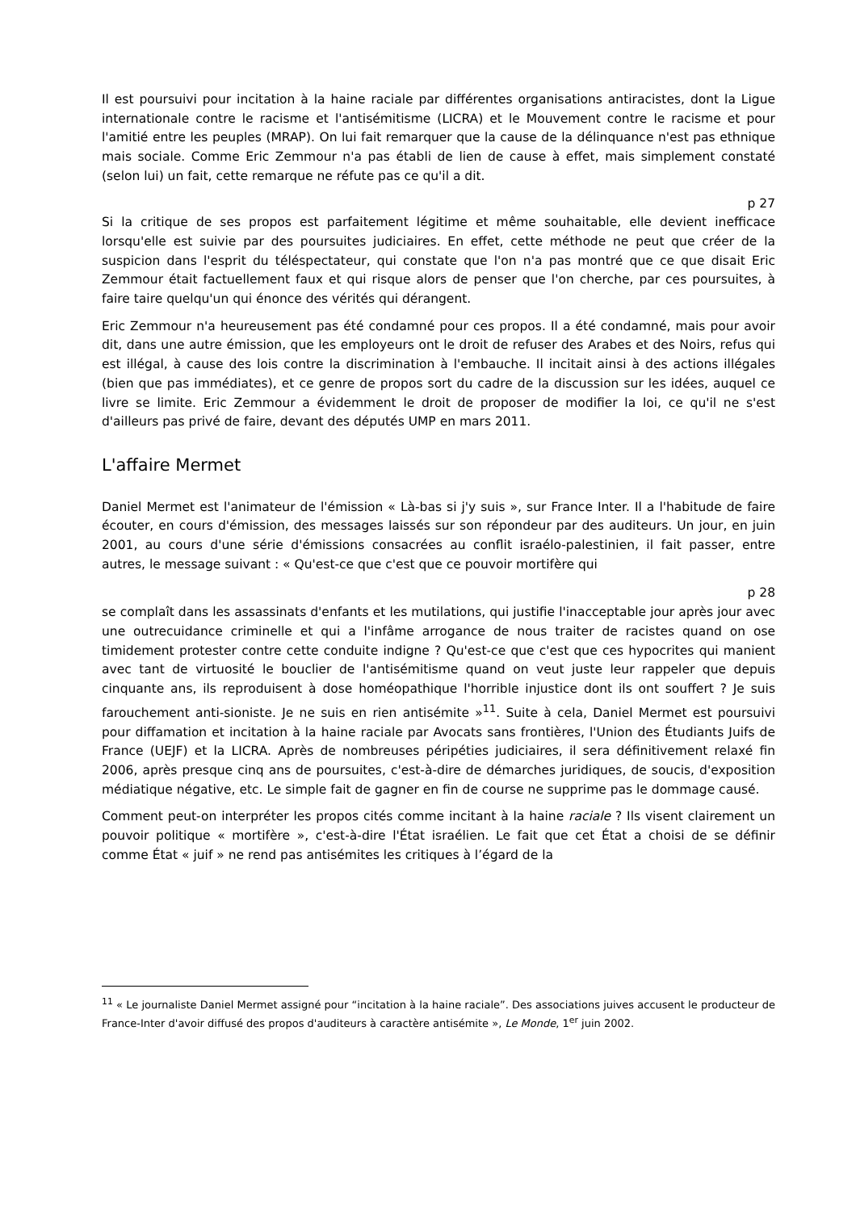Il est poursuivi pour incitation à la haine raciale par différentes organisations antiracistes, dont la Ligue internationale contre le racisme et l'antisémitisme (LICRA) et le Mouvement contre le racisme et pour l'amitié entre les peuples (MRAP). On lui fait remarquer que la cause de la délinquance n'est pas ethnique mais sociale. Comme Eric Zemmour n'a pas établi de lien de cause à effet, mais simplement constaté (selon lui) un fait, cette remarque ne réfute pas ce qu'il a dit.
p 27
Si la critique de ses propos est parfaitement légitime et même souhaitable, elle devient inefficace lorsqu'elle est suivie par des poursuites judiciaires. En effet, cette méthode ne peut que créer de la suspicion dans l'esprit du téléspectateur, qui constate que l'on n'a pas montré que ce que disait Eric Zemmour était factuellement faux et qui risque alors de penser que l'on cherche, par ces poursuites, à faire taire quelqu'un qui énonce des vérités qui dérangent.
Eric Zemmour n'a heureusement pas été condamné pour ces propos. Il a été condamné, mais pour avoir dit, dans une autre émission, que les employeurs ont le droit de refuser des Arabes et des Noirs, refus qui est illégal, à cause des lois contre la discrimination à l'embauche. Il incitait ainsi à des actions illégales (bien que pas immédiates), et ce genre de propos sort du cadre de la discussion sur les idées, auquel ce livre se limite. Eric Zemmour a évidemment le droit de proposer de modifier la loi, ce qu'il ne s'est d'ailleurs pas privé de faire, devant des députés UMP en mars 2011.
L'affaire Mermet
Daniel Mermet est l'animateur de l'émission « Là-bas si j'y suis », sur France Inter. Il a l'habitude de faire écouter, en cours d'émission, des messages laissés sur son répondeur par des auditeurs. Un jour, en juin 2001, au cours d'une série d'émissions consacrées au conflit israélo-palestinien, il fait passer, entre autres, le message suivant : « Qu'est-ce que c'est que ce pouvoir mortifère qui
p 28
se complaît dans les assassinats d'enfants et les mutilations, qui justifie l'inacceptable jour après jour avec une outrecuidance criminelle et qui a l'infâme arrogance de nous traiter de racistes quand on ose timidement protester contre cette conduite indigne ? Qu'est-ce que c'est que ces hypocrites qui manient avec tant de virtuosité le bouclier de l'antisémitisme quand on veut juste leur rappeler que depuis cinquante ans, ils reproduisent à dose homéopathique l'horrible injustice dont ils ont souffert ? Je suis farouchement anti-sioniste. Je ne suis en rien antisémite »<sup>11</sup>. Suite à cela, Daniel Mermet est poursuivi pour diffamation et incitation à la haine raciale par Avocats sans frontières, l'Union des Étudiants Juifs de France (UEJF) et la LICRA. Après de nombreuses péripéties judiciaires, il sera définitivement relaxé fin 2006, après presque cinq ans de poursuites, c'est-à-dire de démarches juridiques, de soucis, d'exposition médiatique négative, etc. Le simple fait de gagner en fin de course ne supprime pas le dommage causé.
Comment peut-on interpréter les propos cités comme incitant à la haine raciale ? Ils visent clairement un pouvoir politique « mortifère », c'est-à-dire l'État israélien. Le fait que cet État a choisi de se définir comme État « juif » ne rend pas antisémites les critiques à l’égard de la
<sup>11</sup> « Le journaliste Daniel Mermet assigné pour “incitation à la haine raciale”. Des associations juives accusent le producteur de France-Inter d'avoir diffusé des propos d'auditeurs à caractère antisémite », Le Monde, 1<sup>er</sup> juin 2002.